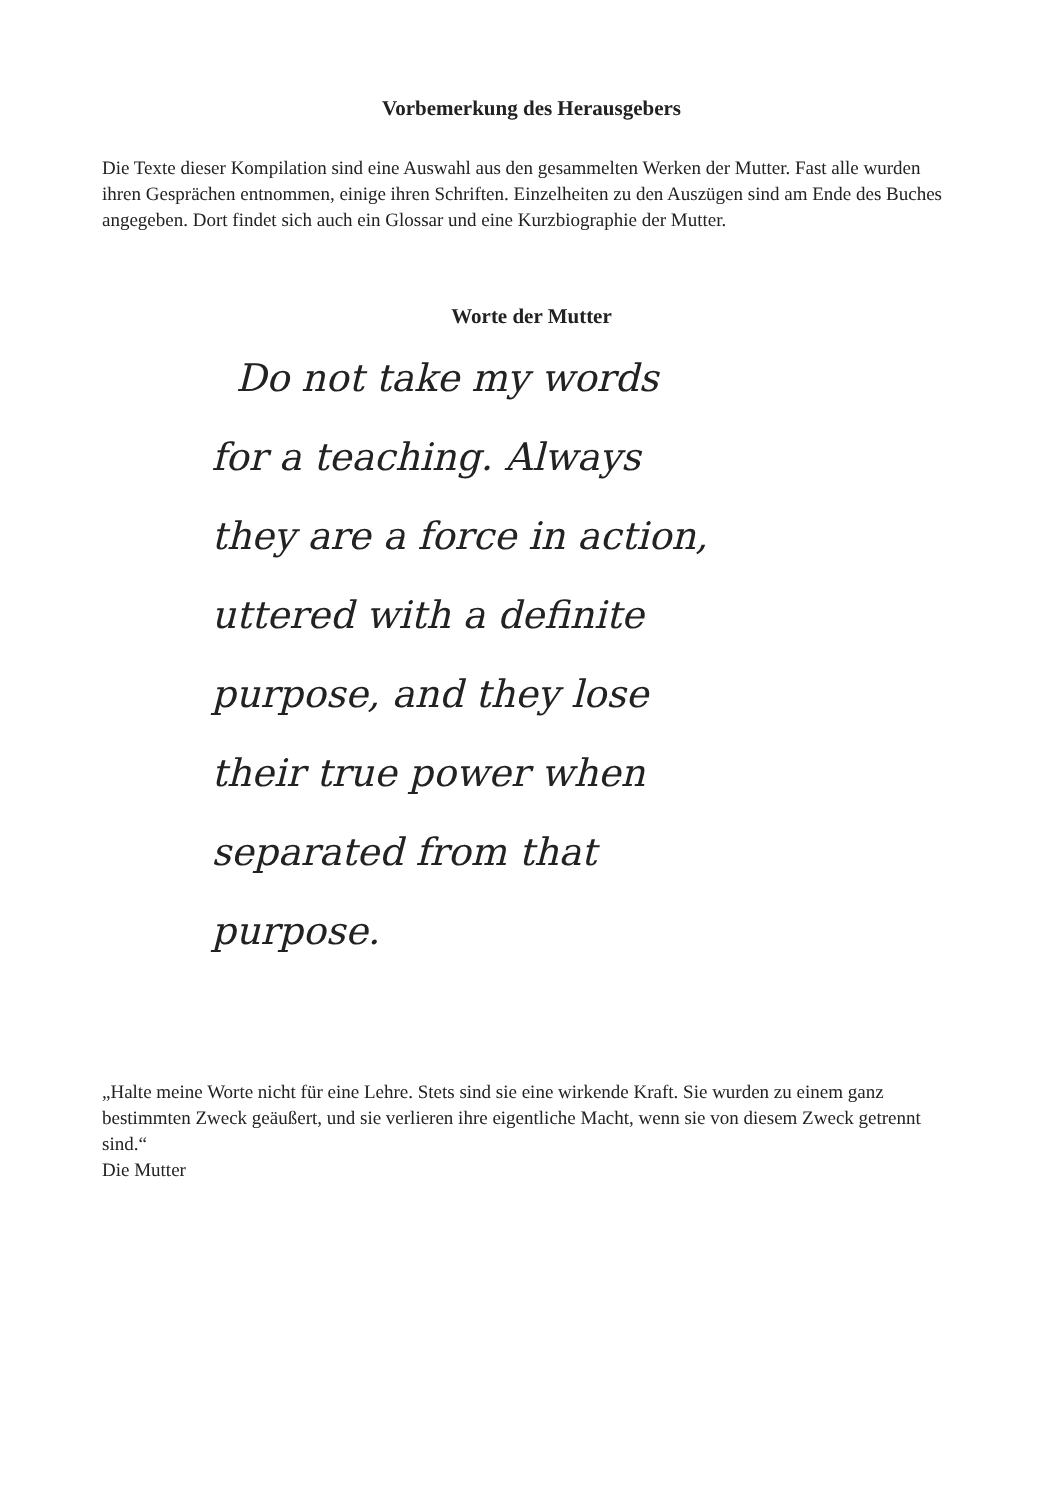Vorbemerkung des Herausgebers
Die Texte dieser Kompilation sind eine Auswahl aus den gesammelten Werken der Mutter. Fast alle wurden ihren Gesprächen entnommen, einige ihren Schriften. Einzelheiten zu den Auszügen sind am Ende des Buches angegeben. Dort findet sich auch ein Glossar und eine Kurzbiographie der Mutter.
Worte der Mutter
Do not take my words
for a teaching. Always
they are a force in action,
uttered with a definite
purpose, and they lose
their true power when
separated from that
purpose.
„Halte meine Worte nicht für eine Lehre. Stets sind sie eine wirkende Kraft. Sie wurden zu einem ganz bestimmten Zweck geäußert, und sie verlieren ihre eigentliche Macht, wenn sie von diesem Zweck getrennt sind.“
Die Mutter